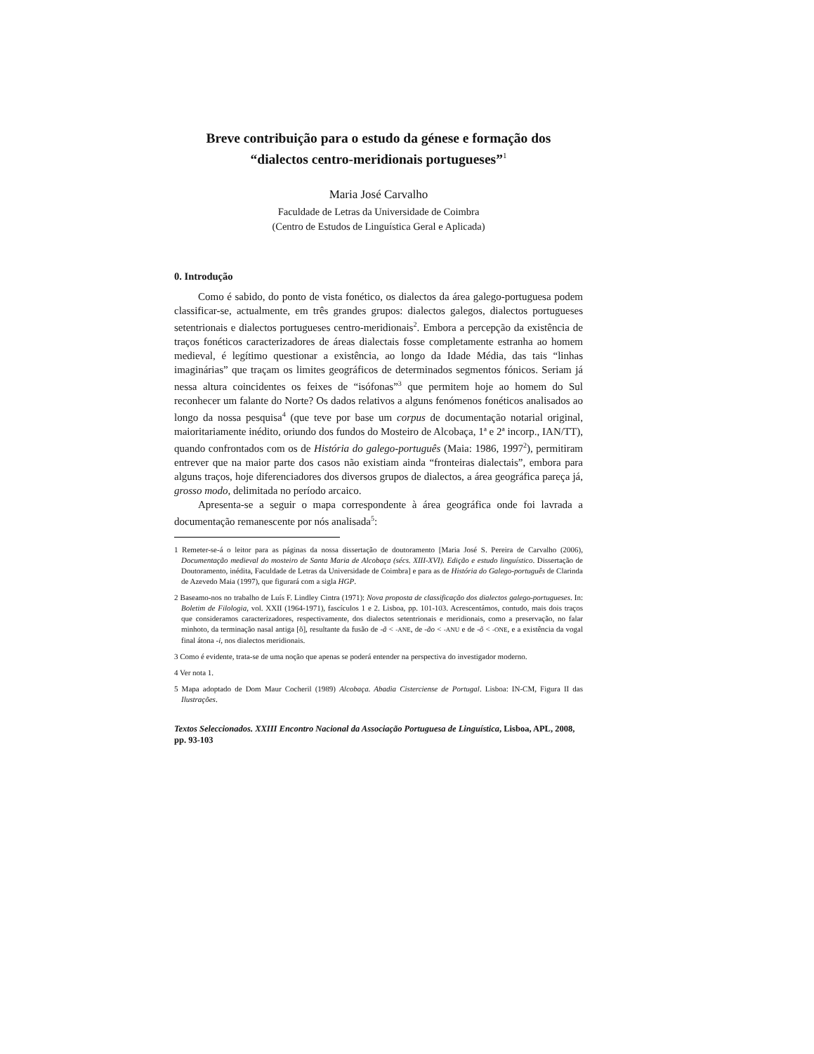Breve contribuição para o estudo da génese e formação dos
“dialectos centro-meridionais portugueses”<sup>1</sup>
Maria José Carvalho
Faculdade de Letras da Universidade de Coimbra
(Centro de Estudos de Linguística Geral e Aplicada)
0. Introdução
Como é sabido, do ponto de vista fonético, os dialectos da área galego-portuguesa podem classificar-se, actualmente, em três grandes grupos: dialectos galegos, dialectos portugueses setentrionais e dialectos portugueses centro-meridionais<sup>2</sup>. Embora a percepção da existência de traços fonéticos caracterizadores de áreas dialectais fosse completamente estranha ao homem medieval, é legítimo questionar a existência, ao longo da Idade Média, das tais “linhas imaginárias” que traçam os limites geográficos de determinados segmentos fónicos. Seriam já nessa altura coincidentes os feixes de “isófonas”<sup>3</sup> que permitem hoje ao homem do Sul reconhecer um falante do Norte? Os dados relativos a alguns fenómenos fonéticos analisados ao longo da nossa pesquisa<sup>4</sup> (que teve por base um corpus de documentação notarial original, maioritariamente inédito, oriundo dos fundos do Mosteiro de Alcobaça, 1ª e 2ª incorp., IAN/TT), quando confrontados com os de História do galego-português (Maia: 1986, 1997<sup>2</sup>), permitiram entrever que na maior parte dos casos não existiam ainda “fronteiras dialectais”, embora para alguns traços, hoje diferenciadores dos diversos grupos de dialectos, a área geográfica pareça já, grosso modo, delimitada no período arcaico.
Apresenta-se a seguir o mapa correspondente à área geográfica onde foi lavrada a documentação remanescente por nós analisada<sup>5</sup>:
1 Remeter-se-á o leitor para as páginas da nossa dissertação de doutoramento [Maria José S. Pereira de Carvalho (2006), Documentação medieval do mosteiro de Santa Maria de Alcobaça (sécs. XIII-XVI). Edição e estudo linguístico. Dissertação de Doutoramento, inédita, Faculdade de Letras da Universidade de Coimbra] e para as de História do Galego-português de Clarinda de Azevedo Maia (1997), que figurará com a sigla HGP.
2 Baseamo-nos no trabalho de Luís F. Lindley Cintra (1971): Nova proposta de classificação dos dialectos galego-portugueses. In: Boletim de Filologia, vol. XXII (1964-1971), fascículos 1 e 2. Lisboa, pp. 101-103. Acrescentámos, contudo, mais dois traços que consideramos caracterizadores, respectivamente, dos dialectos setentrionais e meridionais, como a preservação, no falar minhoto, da terminação nasal antiga [õ], resultante da fusão de -ã < -ANE, de -ão < -ANU e de -õ < -ONE, e a existência da vogal final átona -i, nos dialectos meridionais.
3 Como é evidente, trata-se de uma noção que apenas se poderá entender na perspectiva do investigador moderno.
4 Ver nota 1.
5 Mapa adoptado de Dom Maur Cocheril (1989) Alcobaça. Abadia Cisterciense de Portugal. Lisboa: IN-CM, Figura II das Ilustrações.
Textos Seleccionados. XXIII Encontro Nacional da Associação Portuguesa de Linguística, Lisboa, APL, 2008, pp. 93-103